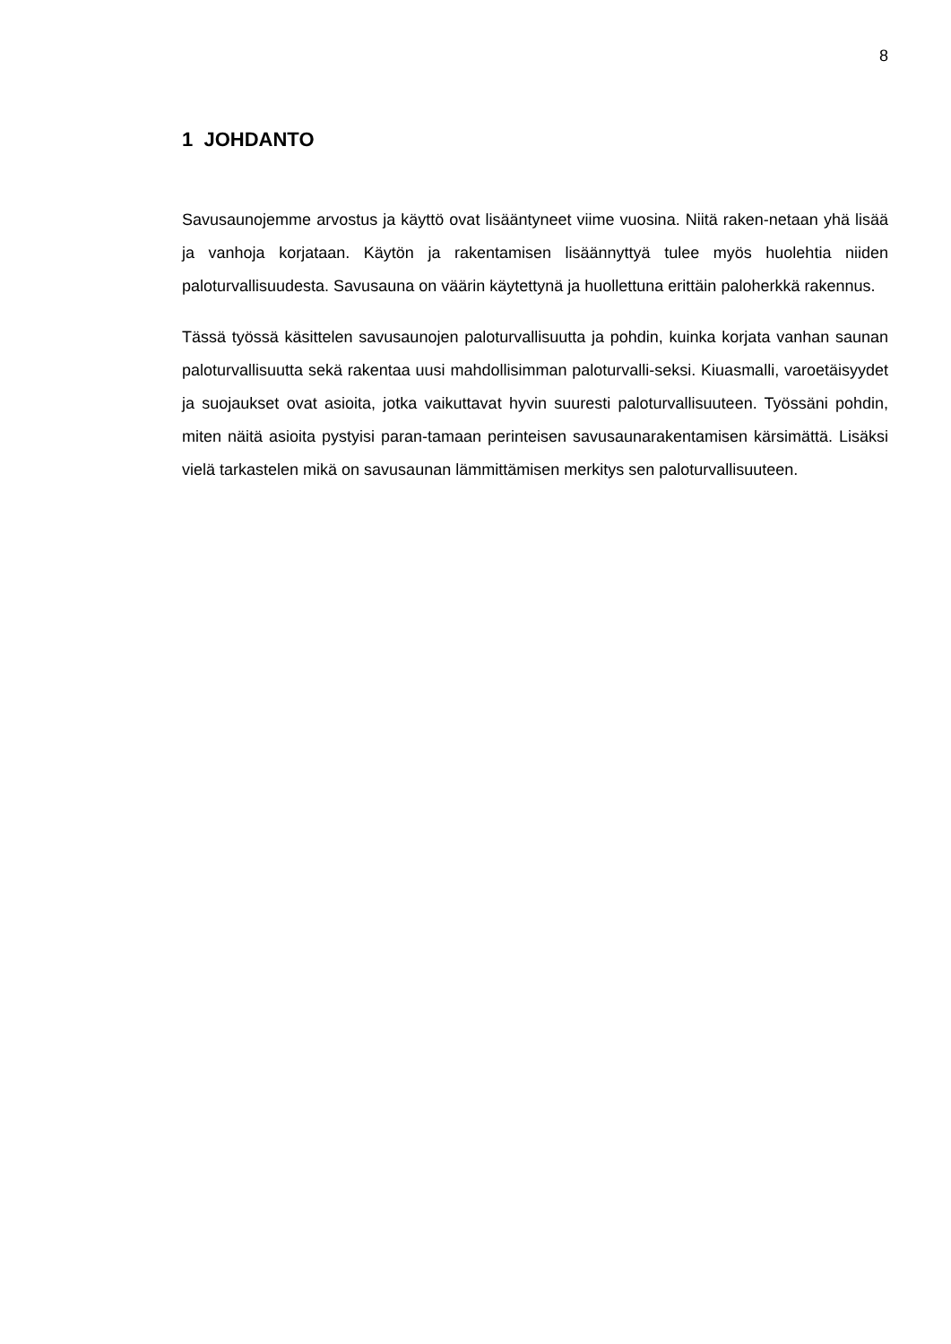8
1 JOHDANTO
Savusaunojemme arvostus ja käyttö ovat lisääntyneet viime vuosina. Niitä raken-netaan yhä lisää ja vanhoja korjataan. Käytön ja rakentamisen lisäännyttyä tulee myös huolehtia niiden paloturvallisuudesta. Savusauna on väärin käytettynä ja huollettuna erittäin paloherkkä rakennus.
Tässä työssä käsittelen savusaunojen paloturvallisuutta ja pohdin, kuinka korjata vanhan saunan paloturvallisuutta sekä rakentaa uusi mahdollisimman paloturvalli-seksi. Kiuasmalli, varoetäisyydet ja suojaukset ovat asioita, jotka vaikuttavat hyvin suuresti paloturvallisuuteen. Työssäni pohdin, miten näitä asioita pystyisi paran-tamaan perinteisen savusaunarakentamisen kärsimättä. Lisäksi vielä tarkastelen mikä on savusaunan lämmittämisen merkitys sen paloturvallisuuteen.